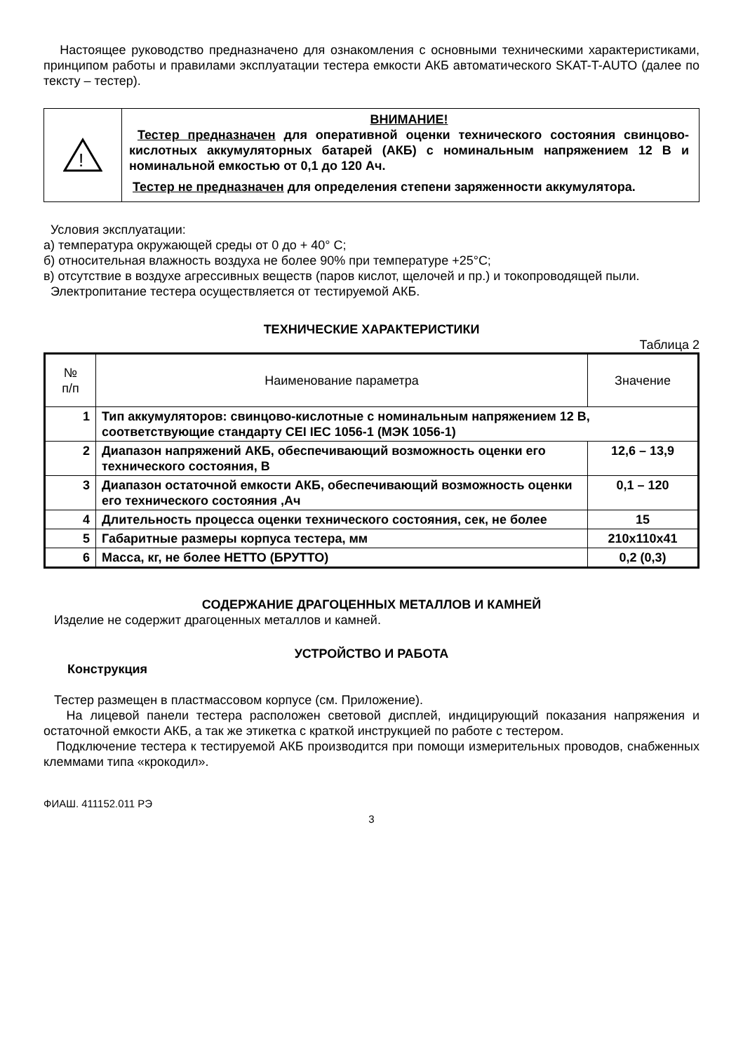Настоящее руководство предназначено для ознакомления с основными техническими характеристиками, принципом работы и правилами эксплуатации тестера емкости АКБ автоматического SKAT-T-AUTO (далее по тексту – тестер).
!
ВНИМАНИЕ!
Тестер предназначен для оперативной оценки технического состояния свинцово-кислотных аккумуляторных батарей (АКБ) с номинальным напряжением 12 В и номинальной емкостью от 0,1 до 120 Ач.
Тестер не предназначен для определения степени заряженности аккумулятора.
Условия эксплуатации:
а) температура окружающей среды от 0 до + 40° С;
б) относительная влажность воздуха не более 90% при температуре +25°С;
в) отсутствие в воздухе агрессивных веществ (паров кислот, щелочей и пр.) и токопроводящей пыли.
Электропитание тестера осуществляется от тестируемой АКБ.
ТЕХНИЧЕСКИЕ ХАРАКТЕРИСТИКИ
Таблица 2
| № п/п | Наименование параметра | Значение |
| --- | --- | --- |
| 1 | Тип аккумуляторов: свинцово-кислотные с номинальным напряжением 12 В, соответствующие стандарту CEI IEC 1056-1 (МЭК 1056-1) | |
| 2 | Диапазон напряжений АКБ, обеспечивающий возможность оценки его технического состояния, В | 12,6 – 13,9 |
| 3 | Диапазон остаточной емкости АКБ, обеспечивающий возможность оценки его технического состояния ,Ач | 0,1 – 120 |
| 4 | Длительность процесса оценки технического состояния, сек, не более | 15 |
| 5 | Габаритные размеры корпуса тестера, мм | 210х110х41 |
| 6 | Масса, кг, не более НЕТТО (БРУТТО) | 0,2 (0,3) |
СОДЕРЖАНИЕ ДРАГОЦЕННЫХ МЕТАЛЛОВ И КАМНЕЙ
Изделие не содержит драгоценных металлов и камней.
УСТРОЙСТВО И РАБОТА
Конструкция
Тестер размещен в пластмассовом корпусе (см. Приложение).
На лицевой панели тестера расположен световой дисплей, индицирующий показания напряжения и остаточной емкости АКБ, а так же этикетка с краткой инструкцией по работе с тестером.
Подключение тестера к тестируемой АКБ производится при помощи измерительных проводов, снабженных клеммами типа «крокодил».
ФИАШ. 411152.011 РЭ
3